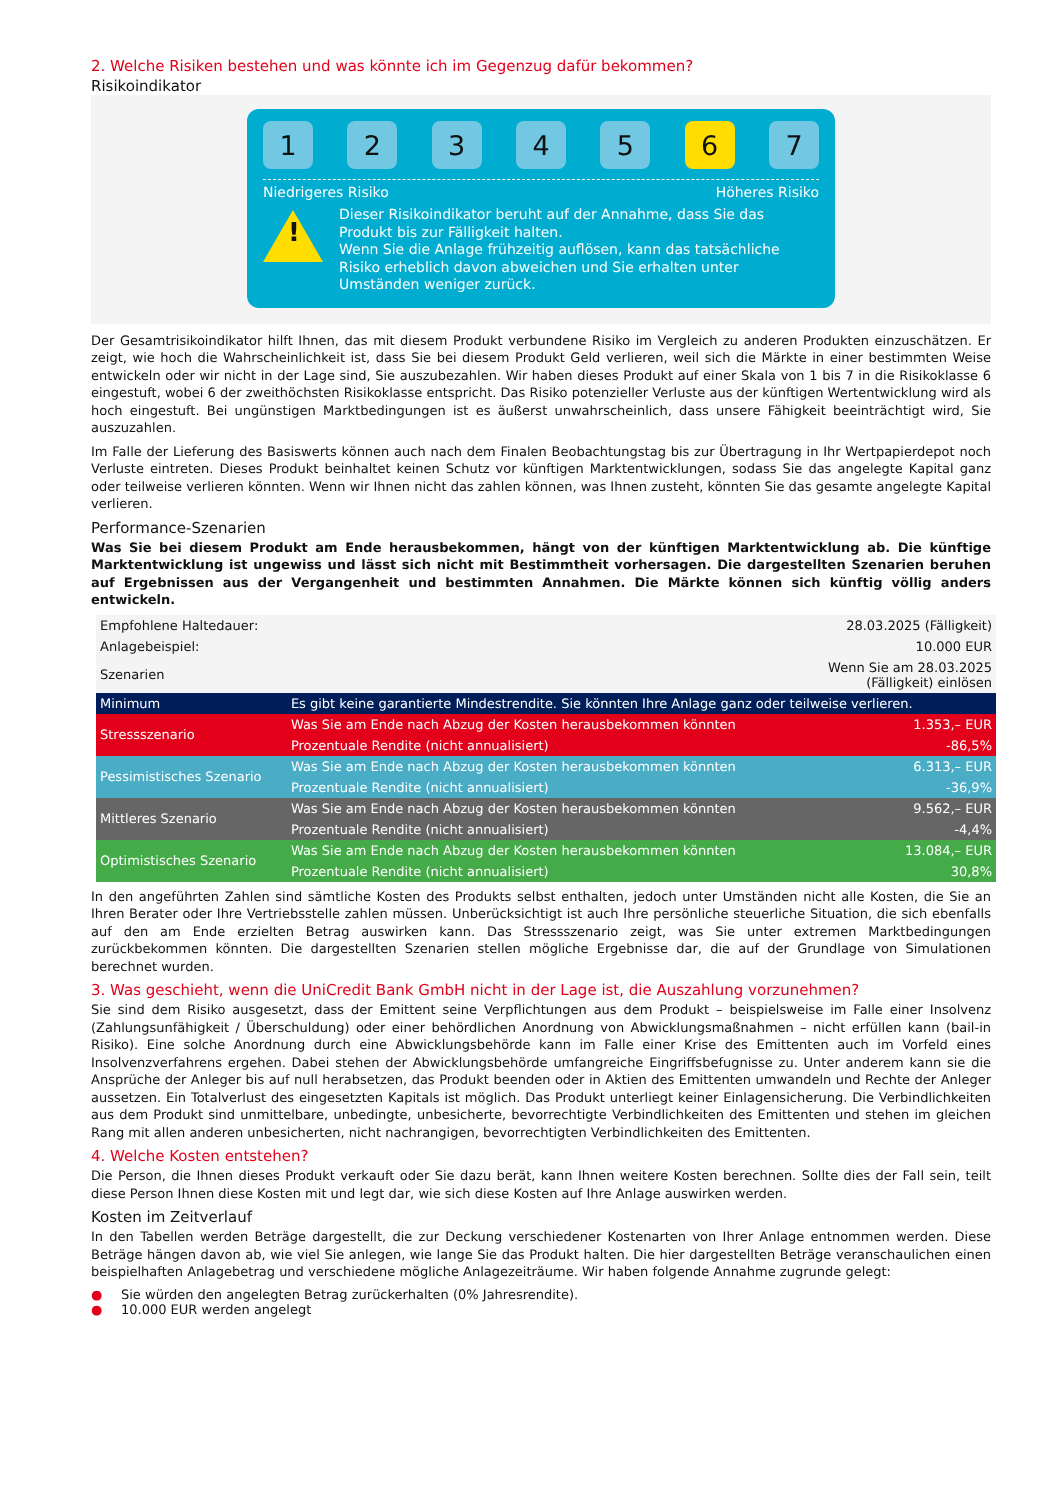2. Welche Risiken bestehen und was könnte ich im Gegenzug dafür bekommen?
Risikoindikator
1 2 3 4 5 6 7
Niedrigeres Risiko Höheres Risiko
!
Dieser Risikoindikator beruht auf der Annahme, dass Sie das Produkt bis zur Fälligkeit halten.
Wenn Sie die Anlage frühzeitig auflösen, kann das tatsächliche Risiko erheblich davon abweichen und Sie erhalten unter Umständen weniger zurück.
Der Gesamtrisikoindikator hilft Ihnen, das mit diesem Produkt verbundene Risiko im Vergleich zu anderen Produkten einzuschätzen. Er zeigt, wie hoch die Wahrscheinlichkeit ist, dass Sie bei diesem Produkt Geld verlieren, weil sich die Märkte in einer bestimmten Weise entwickeln oder wir nicht in der Lage sind, Sie auszubezahlen. Wir haben dieses Produkt auf einer Skala von 1 bis 7 in die Risikoklasse 6 eingestuft, wobei 6 der zweithöchsten Risikoklasse entspricht. Das Risiko potenzieller Verluste aus der künftigen Wertentwicklung wird als hoch eingestuft. Bei ungünstigen Marktbedingungen ist es äußerst unwahrscheinlich, dass unsere Fähigkeit beeinträchtigt wird, Sie auszuzahlen.
Im Falle der Lieferung des Basiswerts können auch nach dem Finalen Beobachtungstag bis zur Übertragung in Ihr Wertpapierdepot noch Verluste eintreten. Dieses Produkt beinhaltet keinen Schutz vor künftigen Marktentwicklungen, sodass Sie das angelegte Kapital ganz oder teilweise verlieren könnten. Wenn wir Ihnen nicht das zahlen können, was Ihnen zusteht, könnten Sie das gesamte angelegte Kapital verlieren.
Performance-Szenarien
Was Sie bei diesem Produkt am Ende herausbekommen, hängt von der künftigen Marktentwicklung ab. Die künftige Marktentwicklung ist ungewiss und lässt sich nicht mit Bestimmtheit vorhersagen. Die dargestellten Szenarien beruhen auf Ergebnissen aus der Vergangenheit und bestimmten Annahmen. Die Märkte können sich künftig völlig anders entwickeln.
| Empfohlene Haltedauer: | | 28.03.2025 (Fälligkeit) |
| Anlagebeispiel: | | 10.000 EUR |
| Szenarien | | Wenn Sie am 28.03.2025 (Fälligkeit) einlösen |
| Minimum | Es gibt keine garantierte Mindestrendite. Sie könnten Ihre Anlage ganz oder teilweise verlieren. | |
| Stressszenario | Was Sie am Ende nach Abzug der Kosten herausbekommen könnten | 1.353,– EUR |
| | Prozentuale Rendite (nicht annualisiert) | -86,5% |
| Pessimistisches Szenario | Was Sie am Ende nach Abzug der Kosten herausbekommen könnten | 6.313,– EUR |
| | Prozentuale Rendite (nicht annualisiert) | -36,9% |
| Mittleres Szenario | Was Sie am Ende nach Abzug der Kosten herausbekommen könnten | 9.562,– EUR |
| | Prozentuale Rendite (nicht annualisiert) | -4,4% |
| Optimistisches Szenario | Was Sie am Ende nach Abzug der Kosten herausbekommen könnten | 13.084,– EUR |
| | Prozentuale Rendite (nicht annualisiert) | 30,8% |
In den angeführten Zahlen sind sämtliche Kosten des Produkts selbst enthalten, jedoch unter Umständen nicht alle Kosten, die Sie an Ihren Berater oder Ihre Vertriebsstelle zahlen müssen. Unberücksichtigt ist auch Ihre persönliche steuerliche Situation, die sich ebenfalls auf den am Ende erzielten Betrag auswirken kann. Das Stressszenario zeigt, was Sie unter extremen Marktbedingungen zurückbekommen könnten. Die dargestellten Szenarien stellen mögliche Ergebnisse dar, die auf der Grundlage von Simulationen berechnet wurden.
3. Was geschieht, wenn die UniCredit Bank GmbH nicht in der Lage ist, die Auszahlung vorzunehmen?
Sie sind dem Risiko ausgesetzt, dass der Emittent seine Verpflichtungen aus dem Produkt – beispielsweise im Falle einer Insolvenz (Zahlungsunfähigkeit / Überschuldung) oder einer behördlichen Anordnung von Abwicklungsmaßnahmen – nicht erfüllen kann (bail-in Risiko). Eine solche Anordnung durch eine Abwicklungsbehörde kann im Falle einer Krise des Emittenten auch im Vorfeld eines Insolvenzverfahrens ergehen. Dabei stehen der Abwicklungsbehörde umfangreiche Eingriffsbefugnisse zu. Unter anderem kann sie die Ansprüche der Anleger bis auf null herabsetzen, das Produkt beenden oder in Aktien des Emittenten umwandeln und Rechte der Anleger aussetzen. Ein Totalverlust des eingesetzten Kapitals ist möglich. Das Produkt unterliegt keiner Einlagensicherung. Die Verbindlichkeiten aus dem Produkt sind unmittelbare, unbedingte, unbesicherte, bevorrechtigte Verbindlichkeiten des Emittenten und stehen im gleichen Rang mit allen anderen unbesicherten, nicht nachrangigen, bevorrechtigten Verbindlichkeiten des Emittenten.
4. Welche Kosten entstehen?
Die Person, die Ihnen dieses Produkt verkauft oder Sie dazu berät, kann Ihnen weitere Kosten berechnen. Sollte dies der Fall sein, teilt diese Person Ihnen diese Kosten mit und legt dar, wie sich diese Kosten auf Ihre Anlage auswirken werden.
Kosten im Zeitverlauf
In den Tabellen werden Beträge dargestellt, die zur Deckung verschiedener Kostenarten von Ihrer Anlage entnommen werden. Diese Beträge hängen davon ab, wie viel Sie anlegen, wie lange Sie das Produkt halten. Die hier dargestellten Beträge veranschaulichen einen beispielhaften Anlagebetrag und verschiedene mögliche Anlagezeiträume. Wir haben folgende Annahme zugrunde gelegt:
● Sie würden den angelegten Betrag zurückerhalten (0% Jahresrendite).
● 10.000 EUR werden angelegt